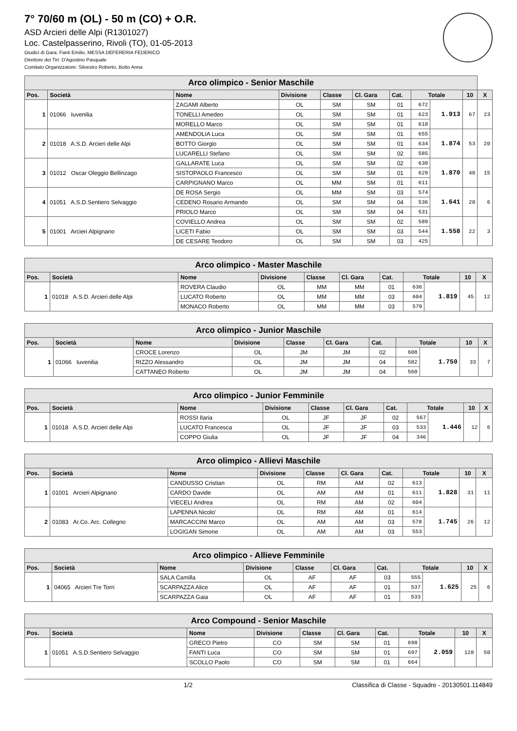7° 70/60 m (OL) - 50 m (CO) + O.R.
ASD Arcieri delle Alpi (R1301027)
Loc. Castelpasserino, Rivoli (TO), 01-05-2013
Giudici di Gara: Fanti Emilio, MESSA DEFERERIA FEDERICO
Direttore dei Tiri: D'Agostino Pasquale
Comitato Organizzatore: Silvestro Roberto, Botto Anna
| Arco olimpico - Senior Maschile | | | | | | | | | | |
| Pos. | Società | Nome | Divisione | Classe | Cl. Gara | Cat. | Totale | | 10 | X |
| 1 | 01066 Iuvenilia | ZAGAMI Alberto | OL | SM | SM | 01 | 672 | 1.913 | 67 | 23 |
| | | TONELLI Amedeo | OL | SM | SM | 01 | 623 | | | |
| | | MORELLO Marco | OL | SM | SM | 01 | 618 | | | |
| 2 | 01018 A.S.D. Arcieri delle Alpi | AMENDOLIA Luca | OL | SM | SM | 01 | 655 | 1.874 | 53 | 20 |
| | | BOTTO Giorgio | OL | SM | SM | 01 | 634 | | | |
| | | LUCARELLI Stefano | OL | SM | SM | 02 | 585 | | | |
| 3 | 01012 Oscar Oleggio Bellinzago | GALLARATE Luca | OL | SM | SM | 02 | 630 | 1.870 | 48 | 15 |
| | | SISTOPAOLO Francesco | OL | SM | SM | 01 | 629 | | | |
| | | CARPIGNANO Marco | OL | MM | SM | 01 | 611 | | | |
| 4 | 01051 A.S.D.Sentiero Selvaggio | DE ROSA Sergio | OL | MM | SM | 03 | 574 | 1.641 | 20 | 6 |
| | | CEDENO Rosario Armando | OL | SM | SM | 04 | 536 | | | |
| | | PRIOLO Marco | OL | SM | SM | 04 | 531 | | | |
| 5 | 01001 Arcieri Alpignano | COVIELLO Andrea | OL | SM | SM | 02 | 589 | 1.558 | 22 | 3 |
| | | LICETI Fabio | OL | SM | SM | 03 | 544 | | | |
| | | DE CESARE Teodoro | OL | SM | SM | 03 | 425 | | | |
| Arco olimpico - Master Maschile | | | | | | | | | | |
| Pos. | Società | Nome | Divisione | Classe | Cl. Gara | Cat. | Totale | | 10 | X |
| 1 | 01018 A.S.D. Arcieri delle Alpi | ROVERA Claudio | OL | MM | MM | 01 | 636 | 1.819 | 45 | 12 |
| | | LUCATO Roberto | OL | MM | MM | 03 | 604 | | | |
| | | MONACO Roberto | OL | MM | MM | 03 | 579 | | | |
| Arco olimpico - Junior Maschile | | | | | | | | | | |
| Pos. | Società | Nome | Divisione | Classe | Cl. Gara | Cat. | Totale | | 10 | X |
| 1 | 01066 Iuvenilia | CROCE Lorenzo | OL | JM | JM | 02 | 608 | 1.750 | 33 | 7 |
| | | RIZZO Alessandro | OL | JM | JM | 04 | 582 | | | |
| | | CATTANEO Roberto | OL | JM | JM | 04 | 560 | | | |
| Arco olimpico - Junior Femminile | | | | | | | | | | |
| Pos. | Società | Nome | Divisione | Classe | Cl. Gara | Cat. | Totale | | 10 | X |
| 1 | 01018 A.S.D. Arcieri delle Alpi | ROSSI Ilaria | OL | JF | JF | 02 | 567 | 1.446 | 12 | 6 |
| | | LUCATO Francesca | OL | JF | JF | 03 | 533 | | | |
| | | COPPO Giulia | OL | JF | JF | 04 | 346 | | | |
| Arco olimpico - Allievi Maschile | | | | | | | | | | |
| Pos. | Società | Nome | Divisione | Classe | Cl. Gara | Cat. | Totale | | 10 | X |
| 1 | 01001 Arcieri Alpignano | CANDUSSO Cristian | OL | RM | AM | 02 | 613 | 1.828 | 31 | 11 |
| | | CARDO Davide | OL | AM | AM | 01 | 611 | | | |
| | | VIECELI Andrea | OL | RM | AM | 02 | 604 | | | |
| 2 | 01083 Ar.Co. Arc. Collegno | LAPENNA Nicolo' | OL | RM | AM | 01 | 614 | 1.745 | 26 | 12 |
| | | MARCACCINI Marco | OL | AM | AM | 03 | 578 | | | |
| | | LOGIGAN Simone | OL | AM | AM | 03 | 553 | | | |
| Arco olimpico - Allieve Femminile | | | | | | | | | | |
| Pos. | Società | Nome | Divisione | Classe | Cl. Gara | Cat. | Totale | | 10 | X |
| 1 | 04065 Arcieri Tre Torri | SALA Camilla | OL | AF | AF | 03 | 555 | 1.625 | 25 | 6 |
| | | SCARPAZZA Alice | OL | AF | AF | 01 | 537 | | | |
| | | SCARPAZZA Gaia | OL | AF | AF | 01 | 533 | | | |
| Arco Compound - Senior Maschile | | | | | | | | | | |
| Pos. | Società | Nome | Divisione | Classe | Cl. Gara | Cat. | Totale | | 10 | X |
| 1 | 01051 A.S.D.Sentiero Selvaggio | GRECO Pietro | CO | SM | SM | 01 | 698 | 2.059 | 128 | 50 |
| | | FANTI Luca | CO | SM | SM | 01 | 697 | | | |
| | | SCOLLO Paolo | CO | SM | SM | 01 | 664 | | | |
1/2 Classifica di Classe - Squadre - 20130501.114849